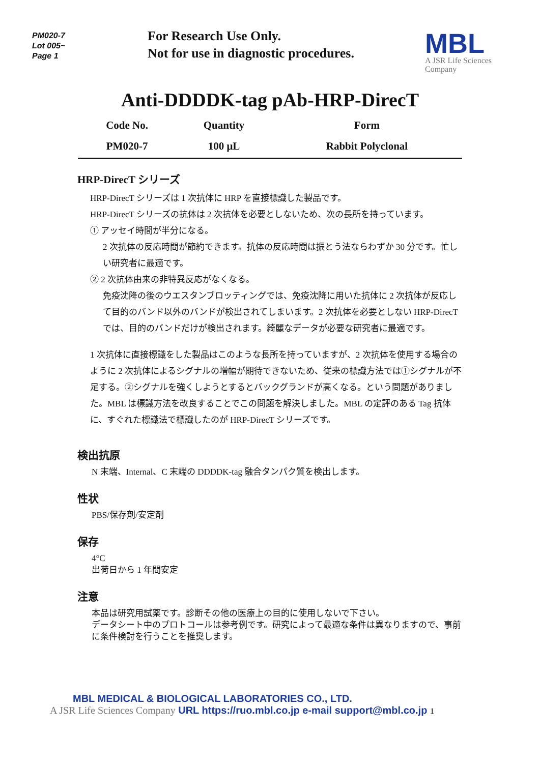PM020-7
Lot 005~
Page 1
For Research Use Only.
Not for use in diagnostic procedures.
MBL
A JSR Life Sciences
Company
Anti-DDDDK-tag pAb-HRP-DirecT
| Code No. | Quantity | Form |
| --- | --- | --- |
| PM020-7 | 100 μL | Rabbit Polyclonal |
HRP-DirecT シリーズ
HRP-DirecT シリーズは 1 次抗体に HRP を直接標識した製品です。
HRP-DirecT シリーズの抗体は 2 次抗体を必要としないため、次の長所を持っています。
① アッセイ時間が半分になる。
2 次抗体の反応時間が節約できます。抗体の反応時間は振とう法ならわずか 30 分です。忙しい研究者に最適です。
② 2 次抗体由来の非特異反応がなくなる。
免疫沈降の後のウエスタンブロッティングでは、免疫沈降に用いた抗体に 2 次抗体が反応して目的のバンド以外のバンドが検出されてしまいます。2 次抗体を必要としない HRP-DirecT では、目的のバンドだけが検出されます。綺麗なデータが必要な研究者に最適です。
1 次抗体に直接標識をした製品はこのような長所を持っていますが、2 次抗体を使用する場合のように 2 次抗体によるシグナルの増幅が期待できないため、従来の標識方法では①シグナルが不足する。②シグナルを強くしようとするとバックグランドが高くなる。という問題がありました。MBL は標識方法を改良することでこの問題を解決しました。MBL の定評のある Tag 抗体に、すぐれた標識法で標識したのが HRP-DirecT シリーズです。
検出抗原
N 末端、Internal、C 末端の DDDDK-tag 融合タンパク質を検出します。
性状
PBS/保存剤/安定剤
保存
4°C
出荷日から 1 年間安定
注意
本品は研究用試薬です。診断その他の医療上の目的に使用しないで下さい。
データシート中のプロトコールは参考例です。研究によって最適な条件は異なりますので、事前に条件検討を行うことを推奨します。
MBL MEDICAL & BIOLOGICAL LABORATORIES CO., LTD.
A JSR Life Sciences Company URL https://ruo.mbl.co.jp e-mail support@mbl.co.jp 1